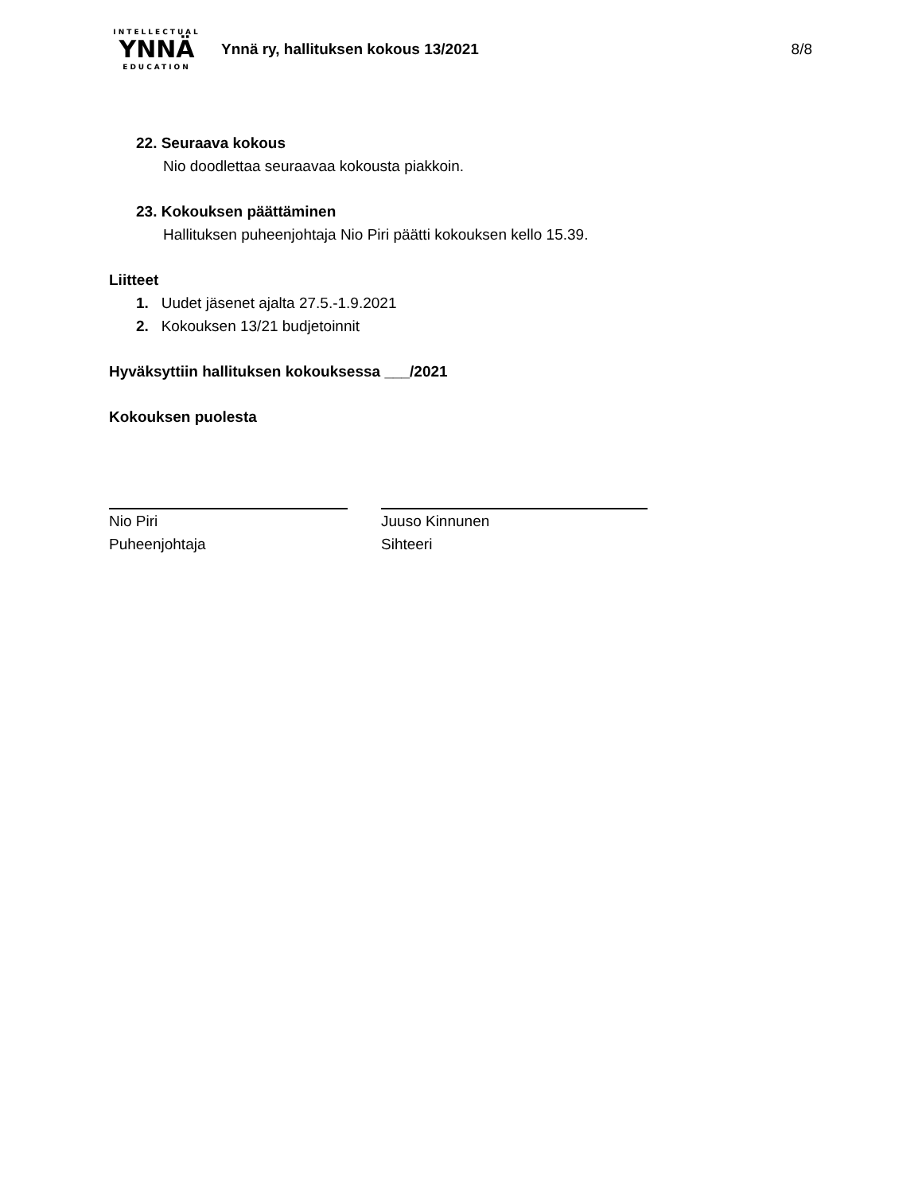INTELLECTUAL
YNNÄ
EDUCATION
Ynnä ry, hallituksen kokous 13/2021
8/8
22. Seuraava kokous
Nio doodlettaa seuraavaa kokousta piakkoin.
23. Kokouksen päättäminen
Hallituksen puheenjohtaja Nio Piri päätti kokouksen kello 15.39.
Liitteet
1. Uudet jäsenet ajalta 27.5.-1.9.2021
2. Kokouksen 13/21 budjetoinnit
Hyväksyttiin hallituksen kokouksessa ___/2021
Kokouksen puolesta
Nio Piri
Puheenjohtaja
Juuso Kinnunen
Sihteeri